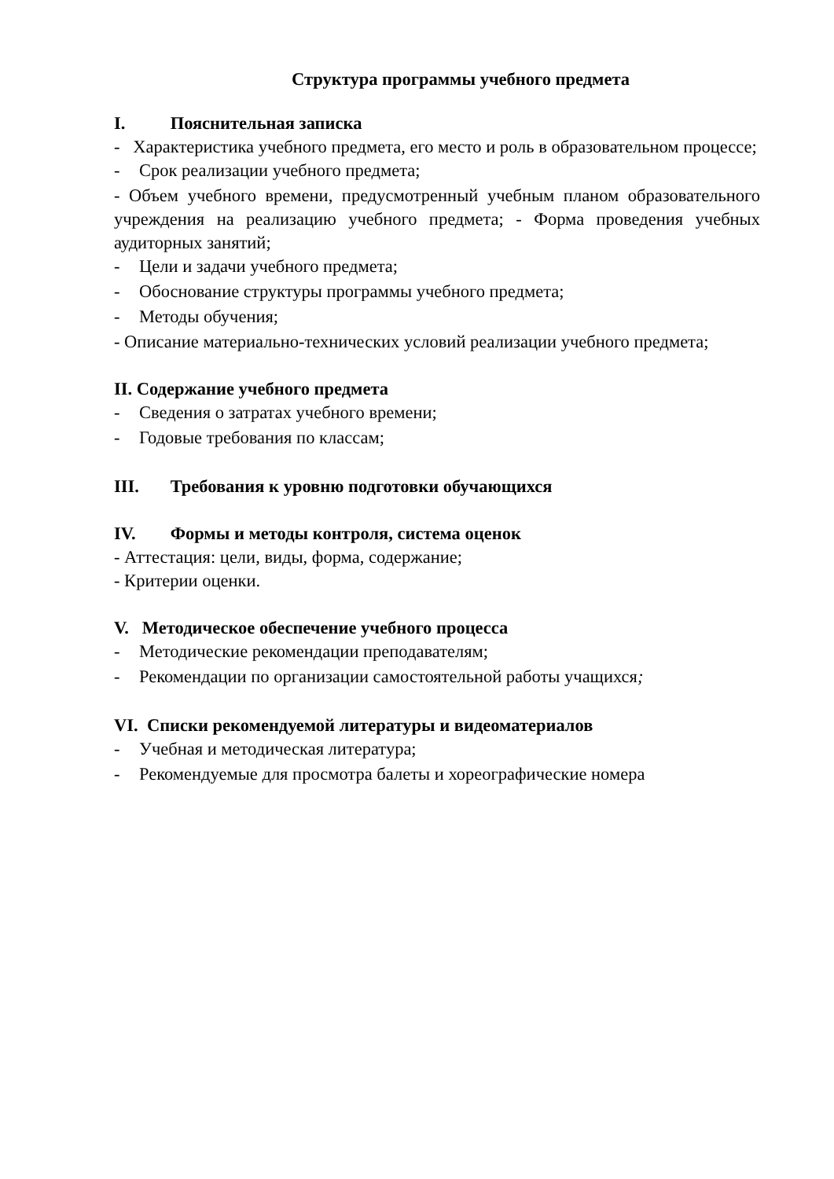Структура программы учебного предмета
I. Пояснительная записка
- Характеристика учебного предмета, его место и роль в образовательном процессе;
- Срок реализации учебного предмета;
- Объем учебного времени, предусмотренный учебным планом образовательного учреждения на реализацию учебного предмета; - Форма проведения учебных аудиторных занятий;
- Цели и задачи учебного предмета;
- Обоснование структуры программы учебного предмета;
- Методы обучения;
- Описание материально-технических условий реализации учебного предмета;
II. Содержание учебного предмета
- Сведения о затратах учебного времени;
- Годовые требования по классам;
III. Требования к уровню подготовки обучающихся
IV. Формы и методы контроля, система оценок
- Аттестация: цели, виды, форма, содержание;
- Критерии оценки.
V. Методическое обеспечение учебного процесса
- Методические рекомендации преподавателям;
- Рекомендации по организации самостоятельной работы учащихся;
VI. Списки рекомендуемой литературы и видеоматериалов
- Учебная и методическая литература;
- Рекомендуемые для просмотра балеты и хореографические номера